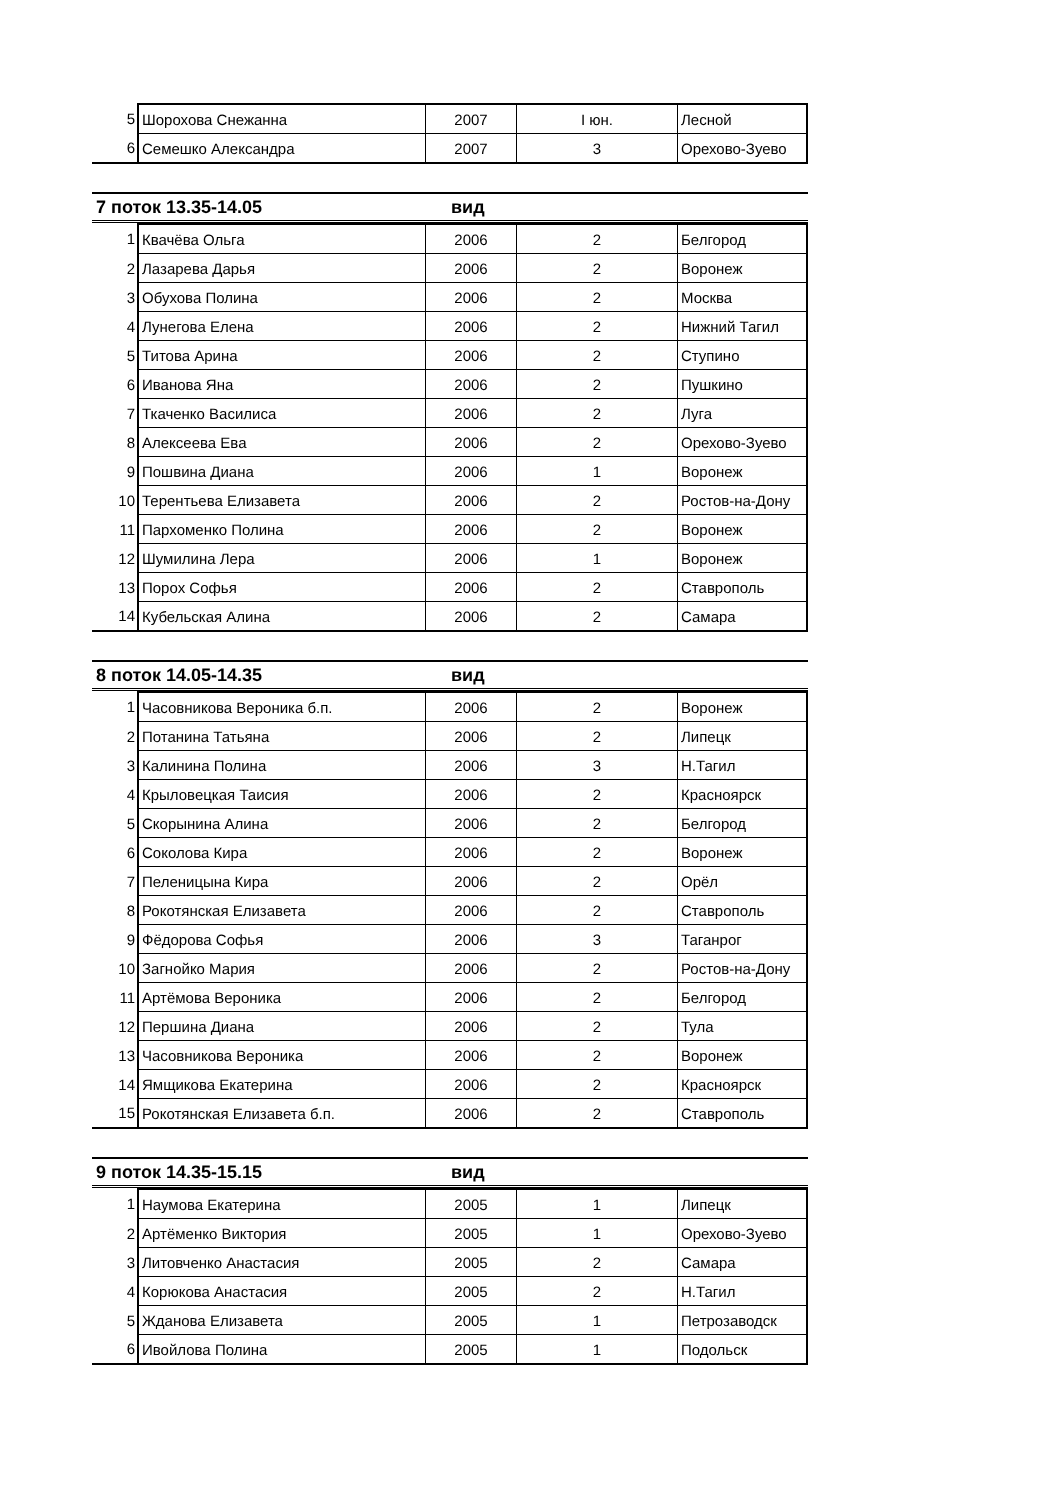| 5 | Шорохова Снежанна | 2007 | I юн. | Лесной |
| 6 | Семешко Александра | 2007 | 3 | Орехово-Зуево |
7 поток 13.35-14.05 вид
| 1 | Квачёва Ольга | 2006 | 2 | Белгород |
| 2 | Лазарева Дарья | 2006 | 2 | Воронеж |
| 3 | Обухова Полина | 2006 | 2 | Москва |
| 4 | Лунегова Елена | 2006 | 2 | Нижний Тагил |
| 5 | Титова Арина | 2006 | 2 | Ступино |
| 6 | Иванова Яна | 2006 | 2 | Пушкино |
| 7 | Ткаченко Василиса | 2006 | 2 | Луга |
| 8 | Алексеева Ева | 2006 | 2 | Орехово-Зуево |
| 9 | Пошвина Диана | 2006 | 1 | Воронеж |
| 10 | Терентьева Елизавета | 2006 | 2 | Ростов-на-Дону |
| 11 | Пархоменко Полина | 2006 | 2 | Воронеж |
| 12 | Шумилина Лера | 2006 | 1 | Воронеж |
| 13 | Порох Софья | 2006 | 2 | Ставрополь |
| 14 | Кубельская Алина | 2006 | 2 | Самара |
8 поток 14.05-14.35 вид
| 1 | Часовникова Вероника б.п. | 2006 | 2 | Воронеж |
| 2 | Потанина Татьяна | 2006 | 2 | Липецк |
| 3 | Калинина Полина | 2006 | 3 | Н.Тагил |
| 4 | Крыловецкая Таисия | 2006 | 2 | Красноярск |
| 5 | Скорынина Алина | 2006 | 2 | Белгород |
| 6 | Соколова Кира | 2006 | 2 | Воронеж |
| 7 | Пеленицына Кира | 2006 | 2 | Орёл |
| 8 | Рокотянская Елизавета | 2006 | 2 | Ставрополь |
| 9 | Фёдорова Софья | 2006 | 3 | Таганрог |
| 10 | Загнойко Мария | 2006 | 2 | Ростов-на-Дону |
| 11 | Артёмова Вероника | 2006 | 2 | Белгород |
| 12 | Першина Диана | 2006 | 2 | Тула |
| 13 | Часовникова Вероника | 2006 | 2 | Воронеж |
| 14 | Ямщикова Екатерина | 2006 | 2 | Красноярск |
| 15 | Рокотянская Елизавета б.п. | 2006 | 2 | Ставрополь |
9 поток 14.35-15.15 вид
| 1 | Наумова Екатерина | 2005 | 1 | Липецк |
| 2 | Артёменко Виктория | 2005 | 1 | Орехово-Зуево |
| 3 | Литовченко Анастасия | 2005 | 2 | Самара |
| 4 | Корюкова Анастасия | 2005 | 2 | Н.Тагил |
| 5 | Жданова Елизавета | 2005 | 1 | Петрозаводск |
| 6 | Ивойлова Полина | 2005 | 1 | Подольск |